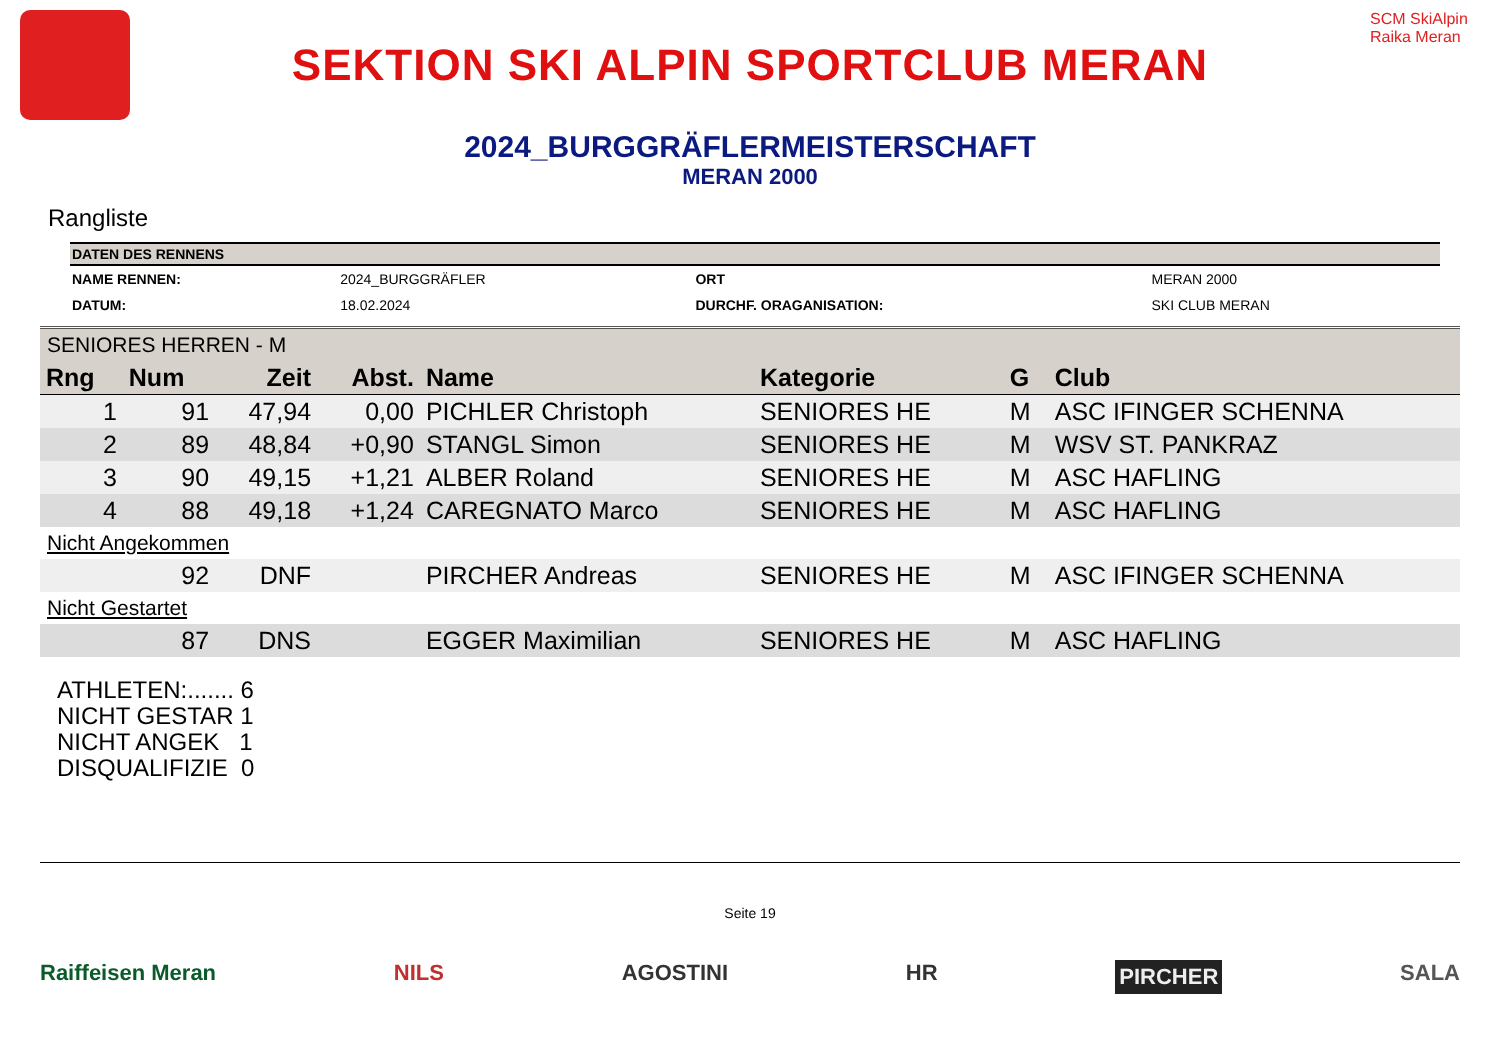SEKTION SKI ALPIN SPORTCLUB MERAN
SCM SkiAlpin Raika Meran
2024_BURGGRÄFLERMEISTERSCHAFT
MERAN 2000
Rangliste
DATEN DES RENNENS
| NAME RENNEN: | 2024_BURGGRÄFLER | ORT | MERAN 2000 |
| DATUM: | 18.02.2024 | DURCHF. ORAGANISATION: | SKI CLUB MERAN |
SENIORES HERREN - M
| Rng | Num | Zeit | Abst. | Name | Kategorie | G | Club |
| --- | --- | --- | --- | --- | --- | --- | --- |
| 1 | 91 | 47,94 | 0,00 | PICHLER Christoph | SENIORES HE | M | ASC IFINGER SCHENNA |
| 2 | 89 | 48,84 | +0,90 | STANGL Simon | SENIORES HE | M | WSV ST. PANKRAZ |
| 3 | 90 | 49,15 | +1,21 | ALBER Roland | SENIORES HE | M | ASC HAFLING |
| 4 | 88 | 49,18 | +1,24 | CAREGNATO Marco | SENIORES HE | M | ASC HAFLING |
| Nicht Angekommen | | | | | | | |
| | 92 | DNF | | PIRCHER Andreas | SENIORES HE | M | ASC IFINGER SCHENNA |
| Nicht Gestartet | | | | | | | |
| | 87 | DNS | | EGGER Maximilian | SENIORES HE | M | ASC HAFLING |
ATHLETEN:....... 6
NICHT GESTAR 1
NICHT ANGEK 1
DISQUALIFIZIE 0
Seite 19
Raiffeisen Meran NILS AGOSTINI HR PIRCHER SALA